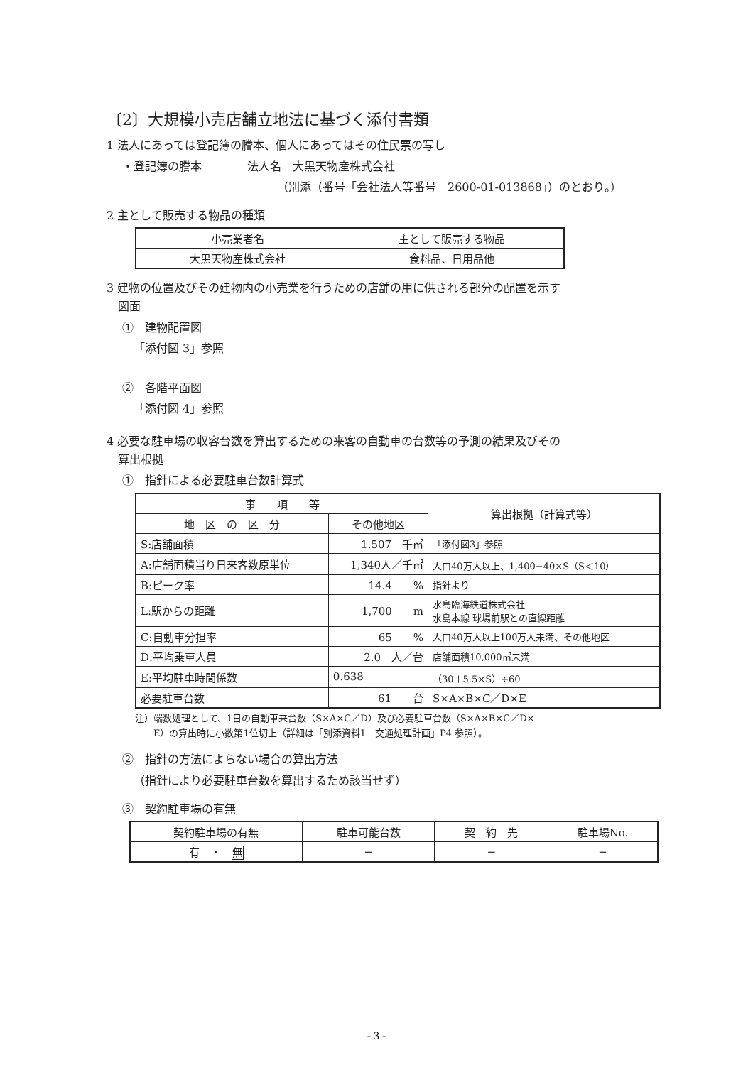〔2〕大規模小売店舗立地法に基づく添付書類
1 法人にあっては登記簿の謄本、個人にあってはその住民票の写し
・登記簿の謄本　　　　法人名　大黒天物産株式会社
（別添（番号「会社法人等番号　2600-01-013868」）のとおり。）
2 主として販売する物品の種類
| 小売業者名 | 主として販売する物品 |
| --- | --- |
| 大黒天物産株式会社 | 食料品、日用品他 |
3 建物の位置及びその建物内の小売業を行うための店舗の用に供される部分の配置を示す
　図面
①　建物配置図
「添付図 3」参照
②　各階平面図
「添付図 4」参照
4 必要な駐車場の収容台数を算出するための来客の自動車の台数等の予測の結果及びその
　算出根拠
①　指針による必要駐車台数計算式
| 事 項 等 | | 算出根拠（計算式等） |
| --- | --- | --- |
| 地 区 の 区 分 | その他地区 | |
| S:店舗面積 | 1.507 千㎡ | 「添付図3」参照 |
| A:店舗面積当り日来客数原単位 | 1,340人／千㎡ | 人口40万人以上、1,400−40×S（S＜10） |
| B:ピーク率 | 14.4 % | 指針より |
| L:駅からの距離 | 1,700 m | 水島臨海鉄道株式会社 水島本線 球場前駅との直線距離 |
| C:自動車分担率 | 65 % | 人口40万人以上100万人未満、その他地区 |
| D:平均乗車人員 | 2.0 人／台 | 店舗面積10,000㎡未満 |
| E:平均駐車時間係数 | 0.638 | （30＋5.5×S）÷60 |
| 必要駐車台数 | 61 台 | S×A×B×C／D×E |
注）端数処理として、1日の自動車来台数（S×A×C／D）及び必要駐車台数（S×A×B×C／D×
　　E）の算出時に小数第1位切上（詳細は「別添資料1　交通処理計画」P4 参照）。
②　指針の方法によらない場合の算出方法
（指針により必要駐車台数を算出するため該当せず）
③　契約駐車場の有無
| 契約駐車場の有無 | 駐車可能台数 | 契 約 先 | 駐車場No. |
| --- | --- | --- | --- |
| 有 ・ 無 | − | − | − |
- 3 -